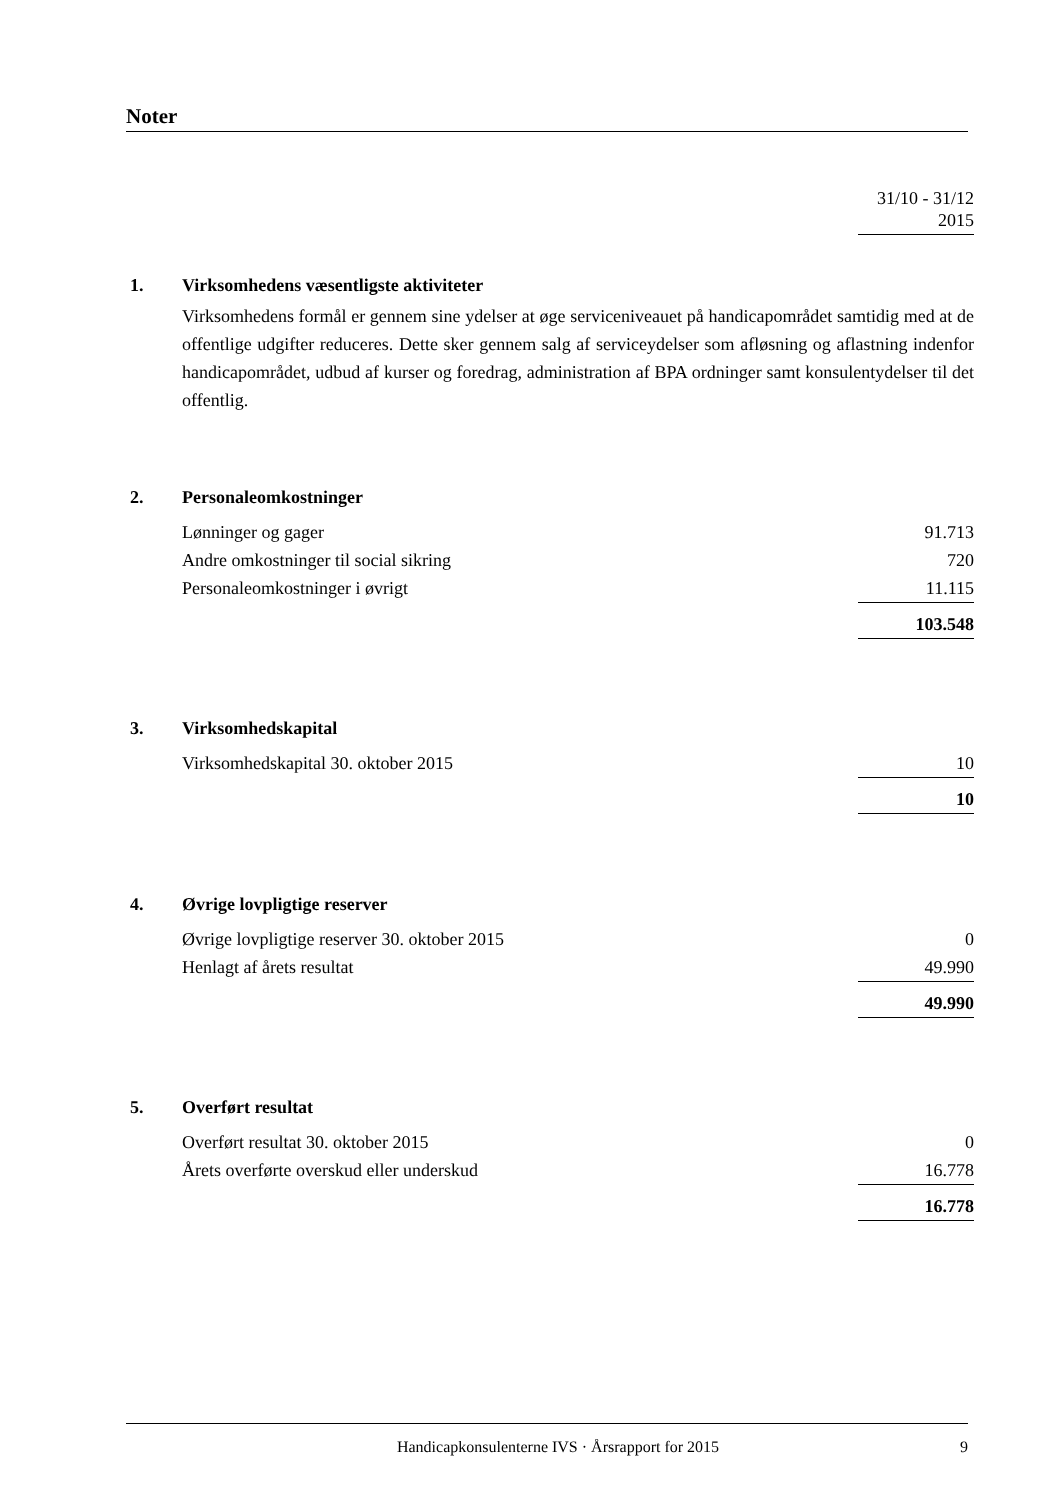Noter
| | | 31/10 - 31/12 2015 |
| 1. | Virksomhedens væsentligste aktiviteter | |
| | Virksomhedens formål er gennem sine ydelser at øge serviceniveauet på handicapområdet samtidig med at de offentlige udgifter reduceres. Dette sker gennem salg af serviceydelser som afløsning og aflastning indenfor handicapområdet, udbud af kurser og foredrag, administration af BPA ordninger samt konsulentydelser til det offentlig. | |
| 2. | Personaleomkostninger | |
| | Lønninger og gager | 91.713 |
| | Andre omkostninger til social sikring | 720 |
| | Personaleomkostninger i øvrigt | 11.115 |
| | | 103.548 |
| 3. | Virksomhedskapital | |
| | Virksomhedskapital 30. oktober 2015 | 10 |
| | | 10 |
| 4. | Øvrige lovpligtige reserver | |
| | Øvrige lovpligtige reserver 30. oktober 2015 | 0 |
| | Henlagt af årets resultat | 49.990 |
| | | 49.990 |
| 5. | Overført resultat | |
| | Overført resultat 30. oktober 2015 | 0 |
| | Årets overførte overskud eller underskud | 16.778 |
| | | 16.778 |
Handicapkonsulenterne IVS · Årsrapport for 2015 9